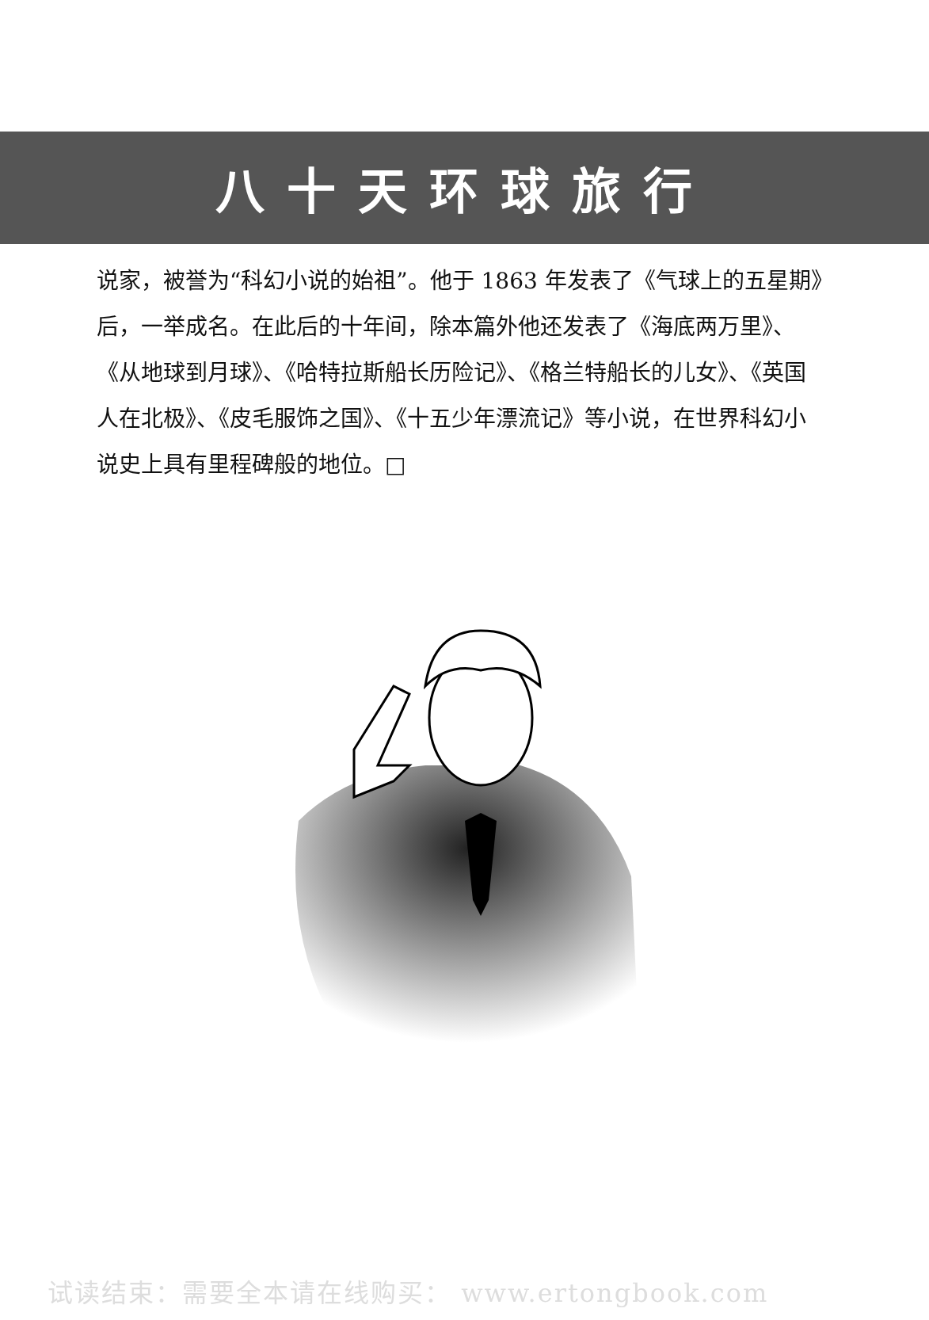八十天环球旅行
说家，被誉为“科幻小说的始祖”。他于 1863 年发表了《气球上的五星期》后，一举成名。在此后的十年间，除本篇外他还发表了《海底两万里》、《从地球到月球》、《哈特拉斯船长历险记》、《格兰特船长的儿女》、《英国人在北极》、《皮毛服饰之国》、《十五少年漂流记》等小说，在世界科幻小说史上具有里程碑般的地位。□
试读结束：需要全本请在线购买： www.ertongbook.com